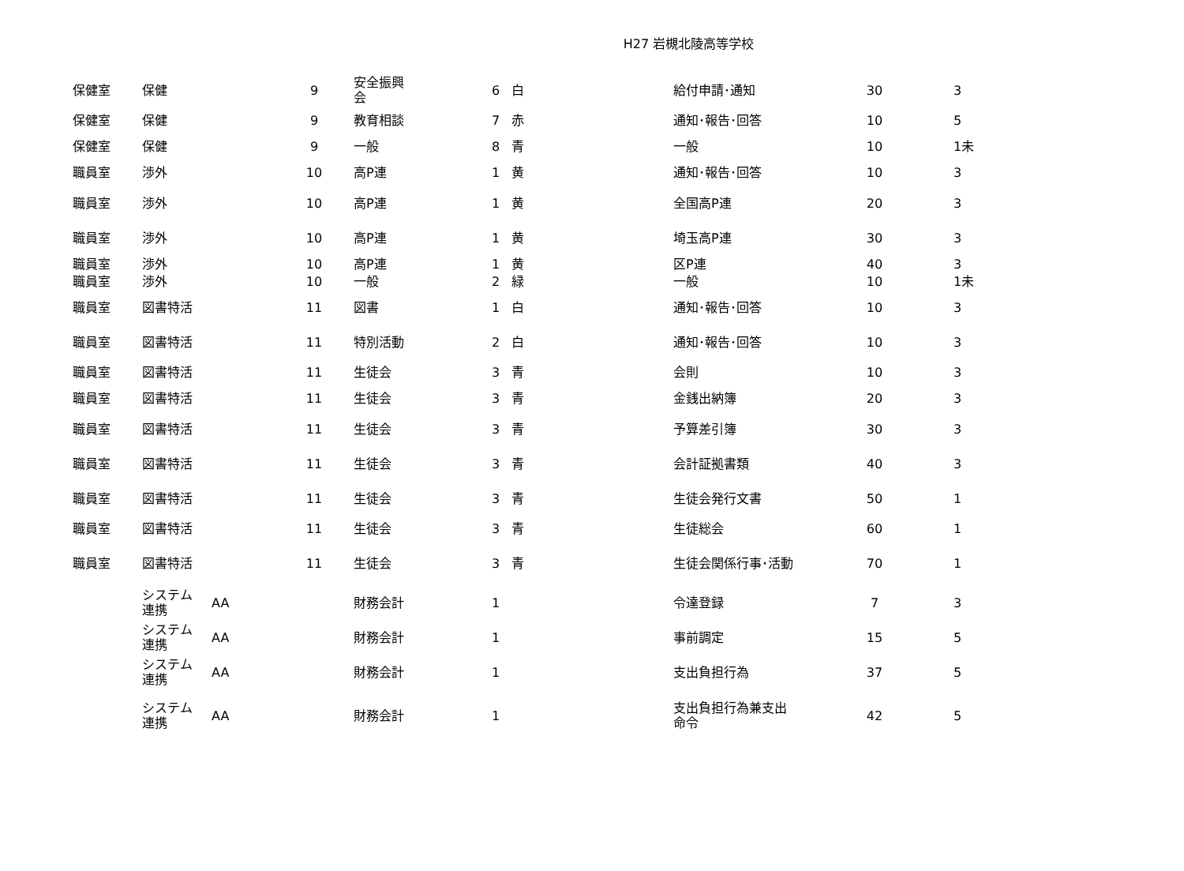H27 岩槻北陵高等学校
| 保健室 | 保健 | | 9 | 安全振興 会 | 6 | 白 | 給付申請･通知 | 30 | 3 |
| 保健室 | 保健 | | 9 | 教育相談 | 7 | 赤 | 通知･報告･回答 | 10 | 5 |
| 保健室 | 保健 | | 9 | 一般 | 8 | 青 | 一般 | 10 | 1未 |
| 職員室 | 渉外 | | 10 | 高P連 | 1 | 黄 | 通知･報告･回答 | 10 | 3 |
| 職員室 | 渉外 | | 10 | 高P連 | 1 | 黄 | 全国高P連 | 20 | 3 |
| 職員室 | 渉外 | | 10 | 高P連 | 1 | 黄 | 埼玉高P連 | 30 | 3 |
| 職員室 | 渉外 | | 10 | 高P連 | 1 | 黄 | 区P連 | 40 | 3 |
| 職員室 | 渉外 | | 10 | 一般 | 2 | 緑 | 一般 | 10 | 1未 |
| 職員室 | 図書特活 | | 11 | 図書 | 1 | 白 | 通知･報告･回答 | 10 | 3 |
| 職員室 | 図書特活 | | 11 | 特別活動 | 2 | 白 | 通知･報告･回答 | 10 | 3 |
| 職員室 | 図書特活 | | 11 | 生徒会 | 3 | 青 | 会則 | 10 | 3 |
| 職員室 | 図書特活 | | 11 | 生徒会 | 3 | 青 | 金銭出納簿 | 20 | 3 |
| 職員室 | 図書特活 | | 11 | 生徒会 | 3 | 青 | 予算差引簿 | 30 | 3 |
| 職員室 | 図書特活 | | 11 | 生徒会 | 3 | 青 | 会計証拠書類 | 40 | 3 |
| 職員室 | 図書特活 | | 11 | 生徒会 | 3 | 青 | 生徒会発行文書 | 50 | 1 |
| 職員室 | 図書特活 | | 11 | 生徒会 | 3 | 青 | 生徒総会 | 60 | 1 |
| 職員室 | 図書特活 | | 11 | 生徒会 | 3 | 青 | 生徒会関係行事･活動 | 70 | 1 |
| | システム 連携 | AA | | 財務会計 | 1 | | 令達登録 | 7 | 3 |
| | システム 連携 | AA | | 財務会計 | 1 | | 事前調定 | 15 | 5 |
| | システム 連携 | AA | | 財務会計 | 1 | | 支出負担行為 | 37 | 5 |
| | システム 連携 | AA | | 財務会計 | 1 | | 支出負担行為兼支出命令 | 42 | 5 |